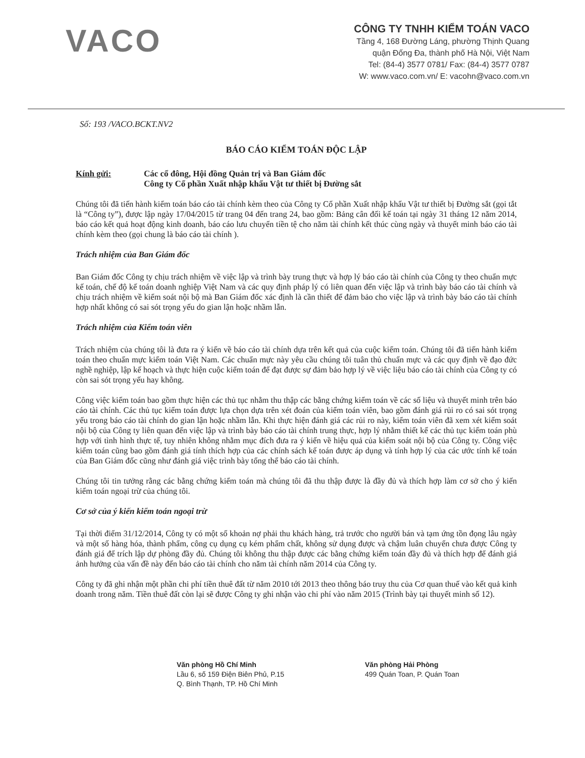VACO
CÔNG TY TNHH KIỂM TOÁN VACO
Tầng 4, 168 Đường Láng, phường Thịnh Quang
quận Đống Đa, thành phố Hà Nội, Việt Nam
Tel: (84-4) 3577 0781/ Fax: (84-4) 3577 0787
W: www.vaco.com.vn/ E: vacohn@vaco.com.vn
Số: 193 /VACO.BCKT.NV2
BÁO CÁO KIỂM TOÁN ĐỘC LẬP
Kính gửi: Các cổ đông, Hội đồng Quản trị và Ban Giám đốc
Công ty Cổ phần Xuất nhập khẩu Vật tư thiết bị Đường sắt
Chúng tôi đã tiến hành kiểm toán báo cáo tài chính kèm theo của Công ty Cổ phần Xuất nhập khẩu Vật tư thiết bị Đường sắt (gọi tắt là “Công ty”), được lập ngày 17/04/2015 từ trang 04 đến trang 24, bao gồm: Bảng cân đối kế toán tại ngày 31 tháng 12 năm 2014, báo cáo kết quả hoạt động kinh doanh, báo cáo lưu chuyển tiền tệ cho năm tài chính kết thúc cùng ngày và thuyết minh báo cáo tài chính kèm theo (gọi chung là báo cáo tài chính ).
Trách nhiệm của Ban Giám đốc
Ban Giám đốc Công ty chịu trách nhiệm về việc lập và trình bày trung thực và hợp lý báo cáo tài chính của Công ty theo chuẩn mực kế toán, chế độ kế toán doanh nghiệp Việt Nam và các quy định pháp lý có liên quan đến việc lập và trình bày báo cáo tài chính và chịu trách nhiệm về kiểm soát nội bộ mà Ban Giám đốc xác định là cần thiết để đảm bảo cho việc lập và trình bày báo cáo tài chính hợp nhất không có sai sót trọng yếu do gian lận hoặc nhầm lẫn.
Trách nhiệm của Kiểm toán viên
Trách nhiệm của chúng tôi là đưa ra ý kiến về báo cáo tài chính dựa trên kết quả của cuộc kiểm toán. Chúng tôi đã tiến hành kiểm toán theo chuẩn mực kiểm toán Việt Nam. Các chuẩn mực này yêu cầu chúng tôi tuân thủ chuẩn mực và các quy định về đạo đức nghề nghiệp, lập kế hoạch và thực hiện cuộc kiểm toán để đạt được sự đảm bảo hợp lý về việc liệu báo cáo tài chính của Công ty có còn sai sót trọng yếu hay không.
Công việc kiểm toán bao gồm thực hiện các thủ tục nhằm thu thập các bằng chứng kiểm toán về các số liệu và thuyết minh trên báo cáo tài chính. Các thủ tục kiểm toán được lựa chọn dựa trên xét đoán của kiểm toán viên, bao gồm đánh giá rủi ro có sai sót trọng yếu trong báo cáo tài chính do gian lận hoặc nhầm lẫn. Khi thực hiện đánh giá các rủi ro này, kiểm toán viên đã xem xét kiểm soát nội bộ của Công ty liên quan đến việc lập và trình bày báo cáo tài chính trung thực, hợp lý nhằm thiết kế các thủ tục kiểm toán phù hợp với tình hình thực tế, tuy nhiên không nhằm mục đích đưa ra ý kiến về hiệu quả của kiểm soát nội bộ của Công ty. Công việc kiểm toán cũng bao gồm đánh giá tính thích hợp của các chính sách kế toán được áp dụng và tính hợp lý của các ước tính kế toán của Ban Giám đốc cũng như đánh giá việc trình bày tổng thể báo cáo tài chính.
Chúng tôi tin tưởng rằng các bằng chứng kiểm toán mà chúng tôi đã thu thập được là đầy đủ và thích hợp làm cơ sở cho ý kiến kiểm toán ngoại trừ của chúng tôi.
Cơ sở của ý kiến kiểm toán ngoại trừ
Tại thời điểm 31/12/2014, Công ty có một số khoản nợ phải thu khách hàng, trả trước cho người bán và tạm ứng tồn đọng lâu ngày và một số hàng hóa, thành phẩm, công cụ dụng cụ kém phẩm chất, không sử dụng được và chậm luân chuyển chưa được Công ty đánh giá để trích lập dự phòng đầy đủ. Chúng tôi không thu thập được các bằng chứng kiểm toán đầy đủ và thích hợp để đánh giá ảnh hưởng của vấn đề này đến báo cáo tài chính cho năm tài chính năm 2014 của Công ty.
Công ty đã ghi nhận một phần chi phí tiền thuê đất từ năm 2010 tới 2013 theo thông báo truy thu của Cơ quan thuế vào kết quả kinh doanh trong năm. Tiền thuê đất còn lại sẽ được Công ty ghi nhận vào chi phí vào năm 2015 (Trình bày tại thuyết minh số 12).
Văn phòng Hồ Chí Minh
Lầu 6, số 159 Điện Biên Phủ, P.15
Q. Bình Thạnh, TP. Hồ Chí Minh
Văn phòng Hải Phòng
499 Quán Toan, P. Quán Toan